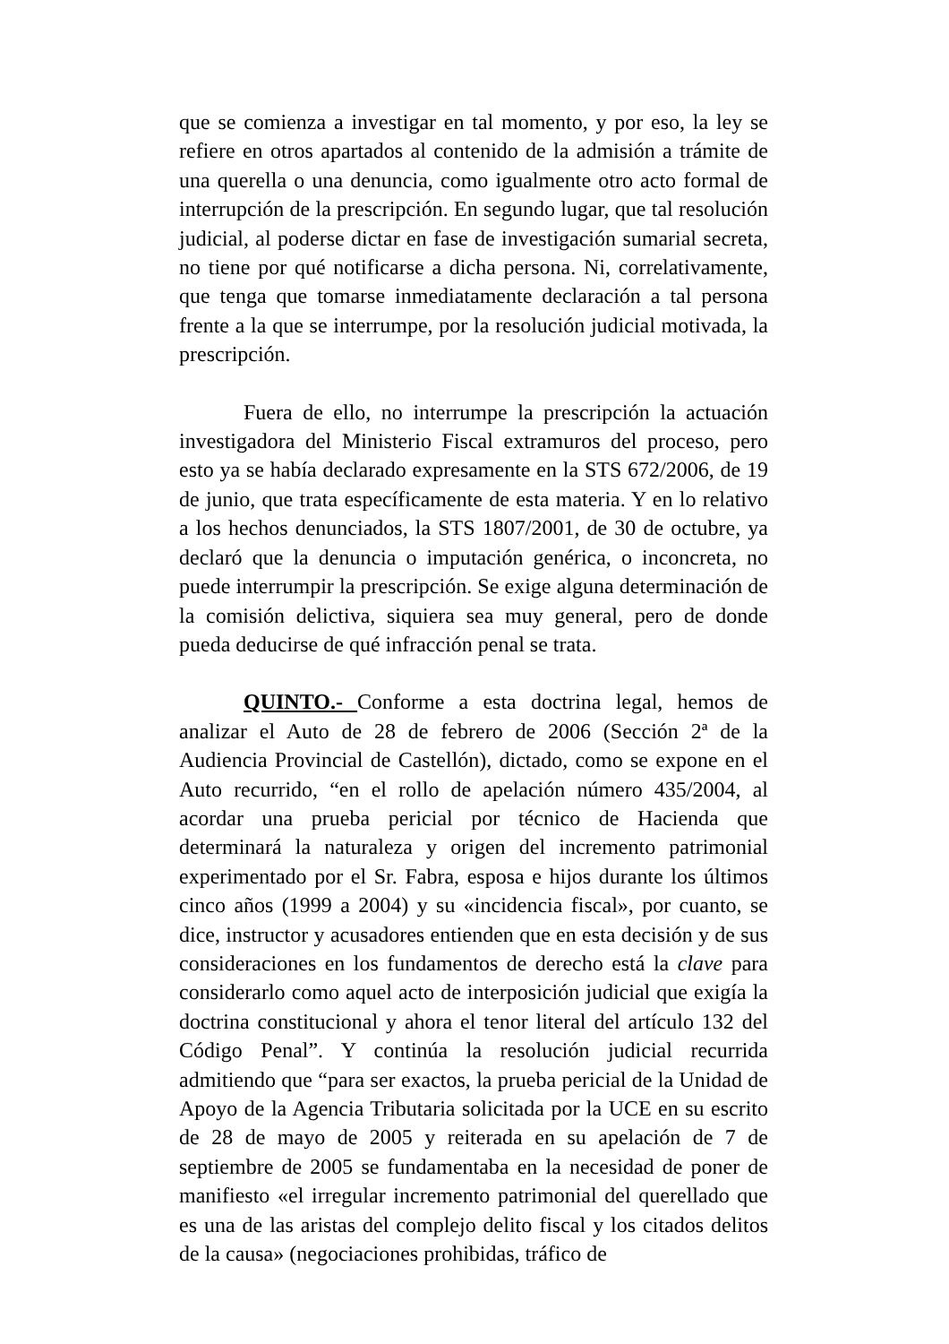que se comienza a investigar en tal momento, y por eso, la ley se refiere en otros apartados al contenido de la admisión a trámite de una querella o una denuncia, como igualmente otro acto formal de interrupción de la prescripción. En segundo lugar, que tal resolución judicial, al poderse dictar en fase de investigación sumarial secreta, no tiene por qué notificarse a dicha persona. Ni, correlativamente, que tenga que tomarse inmediatamente declaración a tal persona frente a la que se interrumpe, por la resolución judicial motivada, la prescripción.
Fuera de ello, no interrumpe la prescripción la actuación investigadora del Ministerio Fiscal extramuros del proceso, pero esto ya se había declarado expresamente en la STS 672/2006, de 19 de junio, que trata específicamente de esta materia. Y en lo relativo a los hechos denunciados, la STS 1807/2001, de 30 de octubre, ya declaró que la denuncia o imputación genérica, o inconcreta, no puede interrumpir la prescripción. Se exige alguna determinación de la comisión delictiva, siquiera sea muy general, pero de donde pueda deducirse de qué infracción penal se trata.
QUINTO.- Conforme a esta doctrina legal, hemos de analizar el Auto de 28 de febrero de 2006 (Sección 2ª de la Audiencia Provincial de Castellón), dictado, como se expone en el Auto recurrido, “en el rollo de apelación número 435/2004, al acordar una prueba pericial por técnico de Hacienda que determinará la naturaleza y origen del incremento patrimonial experimentado por el Sr. Fabra, esposa e hijos durante los últimos cinco años (1999 a 2004) y su «incidencia fiscal», por cuanto, se dice, instructor y acusadores entienden que en esta decisión y de sus consideraciones en los fundamentos de derecho está la clave para considerarlo como aquel acto de interposición judicial que exigía la doctrina constitucional y ahora el tenor literal del artículo 132 del Código Penal”. Y continúa la resolución judicial recurrida admitiendo que “para ser exactos, la prueba pericial de la Unidad de Apoyo de la Agencia Tributaria solicitada por la UCE en su escrito de 28 de mayo de 2005 y reiterada en su apelación de 7 de septiembre de 2005 se fundamentaba en la necesidad de poner de manifiesto «el irregular incremento patrimonial del querellado que es una de las aristas del complejo delito fiscal y los citados delitos de la causa» (negociaciones prohibidas, tráfico de